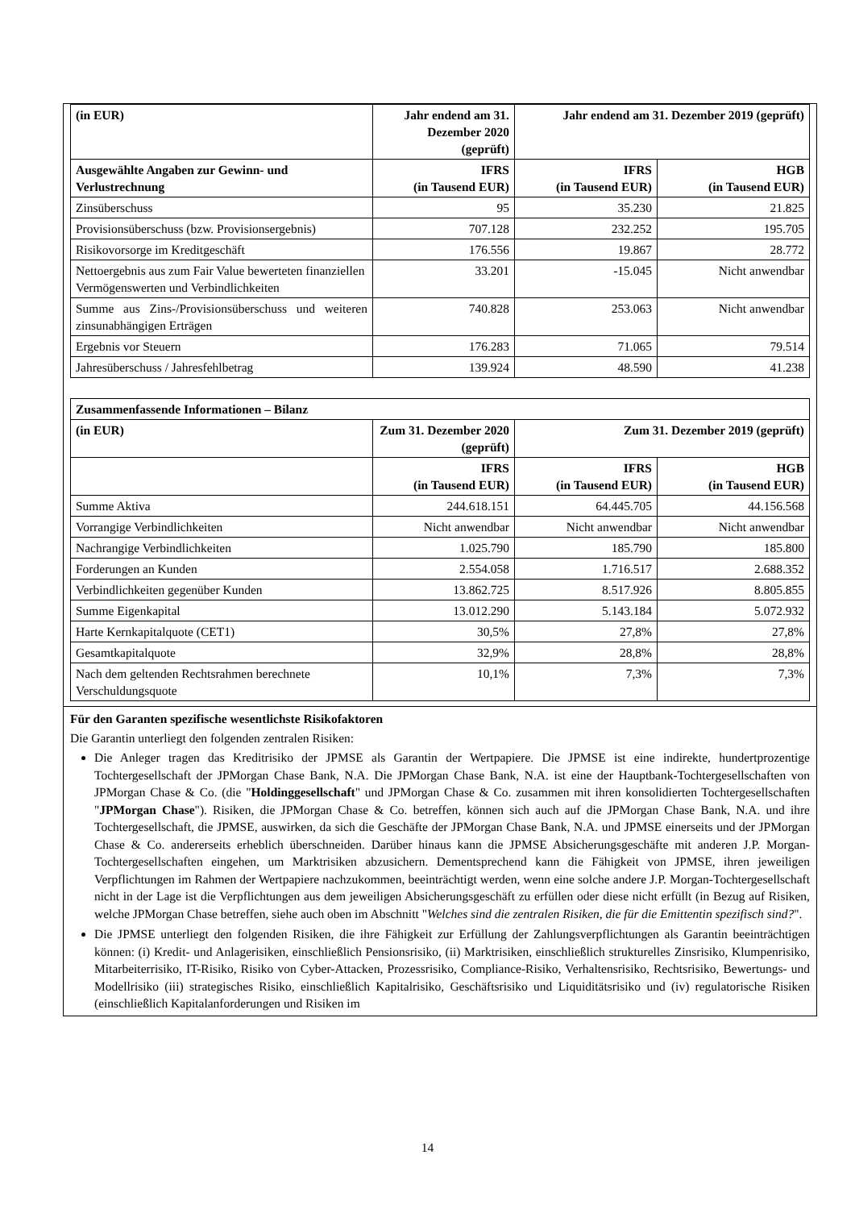| (in EUR) | Jahr endend am 31. Dezember 2020 (geprüft) | Jahr endend am 31. Dezember 2019 (geprüft) | |
| --- | --- | --- | --- |
| Ausgewählte Angaben zur Gewinn- und Verlustrechnung | IFRS (in Tausend EUR) | IFRS (in Tausend EUR) | HGB (in Tausend EUR) |
| Zinsüberschuss | 95 | 35.230 | 21.825 |
| Provisionsüberschuss (bzw. Provisionsergebnis) | 707.128 | 232.252 | 195.705 |
| Risikovorsorge im Kreditgeschäft | 176.556 | 19.867 | 28.772 |
| Nettoergebnis aus zum Fair Value bewerteten finanziellen Vermögenswerten und Verbindlichkeiten | 33.201 | -15.045 | Nicht anwendbar |
| Summe aus Zins-/Provisionsüberschuss und weiteren zinsunabhängigen Erträgen | 740.828 | 253.063 | Nicht anwendbar |
| Ergebnis vor Steuern | 176.283 | 71.065 | 79.514 |
| Jahresüberschuss / Jahresfehlbetrag | 139.924 | 48.590 | 41.238 |
| Zusammenfassende Informationen – Bilanz | | | |
| --- | --- | --- | --- |
| (in EUR) | Zum 31. Dezember 2020 (geprüft) | Zum 31. Dezember 2019 (geprüft) | |
| | IFRS (in Tausend EUR) | IFRS (in Tausend EUR) | HGB (in Tausend EUR) |
| Summe Aktiva | 244.618.151 | 64.445.705 | 44.156.568 |
| Vorrangige Verbindlichkeiten | Nicht anwendbar | Nicht anwendbar | Nicht anwendbar |
| Nachrangige Verbindlichkeiten | 1.025.790 | 185.790 | 185.800 |
| Forderungen an Kunden | 2.554.058 | 1.716.517 | 2.688.352 |
| Verbindlichkeiten gegenüber Kunden | 13.862.725 | 8.517.926 | 8.805.855 |
| Summe Eigenkapital | 13.012.290 | 5.143.184 | 5.072.932 |
| Harte Kernkapitalquote (CET1) | 30,5% | 27,8% | 27,8% |
| Gesamtkapitalquote | 32,9% | 28,8% | 28,8% |
| Nach dem geltenden Rechtsrahmen berechnete Verschuldungsquote | 10,1% | 7,3% | 7,3% |
Für den Garanten spezifische wesentlichste Risikofaktoren
Die Garantin unterliegt den folgenden zentralen Risiken:
Die Anleger tragen das Kreditrisiko der JPMSE als Garantin der Wertpapiere. Die JPMSE ist eine indirekte, hundertprozentige Tochtergesellschaft der JPMorgan Chase Bank, N.A. Die JPMorgan Chase Bank, N.A. ist eine der Hauptbank-Tochtergesellschaften von JPMorgan Chase & Co. (die "Holdinggesellschaft" und JPMorgan Chase & Co. zusammen mit ihren konsolidierten Tochtergesellschaften "JPMorgan Chase"). Risiken, die JPMorgan Chase & Co. betreffen, können sich auch auf die JPMorgan Chase Bank, N.A. und ihre Tochtergesellschaft, die JPMSE, auswirken, da sich die Geschäfte der JPMorgan Chase Bank, N.A. und JPMSE einerseits und der JPMorgan Chase & Co. andererseits erheblich überschneiden. Darüber hinaus kann die JPMSE Absicherungsgeschäfte mit anderen J.P. Morgan-Tochtergesellschaften eingehen, um Marktrisiken abzusichern. Dementsprechend kann die Fähigkeit von JPMSE, ihren jeweiligen Verpflichtungen im Rahmen der Wertpapiere nachzukommen, beeinträchtigt werden, wenn eine solche andere J.P. Morgan-Tochtergesellschaft nicht in der Lage ist die Verpflichtungen aus dem jeweiligen Absicherungsgeschäft zu erfüllen oder diese nicht erfüllt (in Bezug auf Risiken, welche JPMorgan Chase betreffen, siehe auch oben im Abschnitt "Welches sind die zentralen Risiken, die für die Emittentin spezifisch sind?".
Die JPMSE unterliegt den folgenden Risiken, die ihre Fähigkeit zur Erfüllung der Zahlungsverpflichtungen als Garantin beeinträchtigen können: (i) Kredit- und Anlagerisiken, einschließlich Pensionsrisiko, (ii) Marktrisiken, einschließlich strukturelles Zinsrisiko, Klumpenrisiko, Mitarbeiterrisiko, IT-Risiko, Risiko von Cyber-Attacken, Prozessrisiko, Compliance-Risiko, Verhaltensrisiko, Rechtsrisiko, Bewertungs- und Modellrisiko (iii) strategisches Risiko, einschließlich Kapitalrisiko, Geschäftsrisiko und Liquiditätsrisiko und (iv) regulatorische Risiken (einschließlich Kapitalanforderungen und Risiken im
14